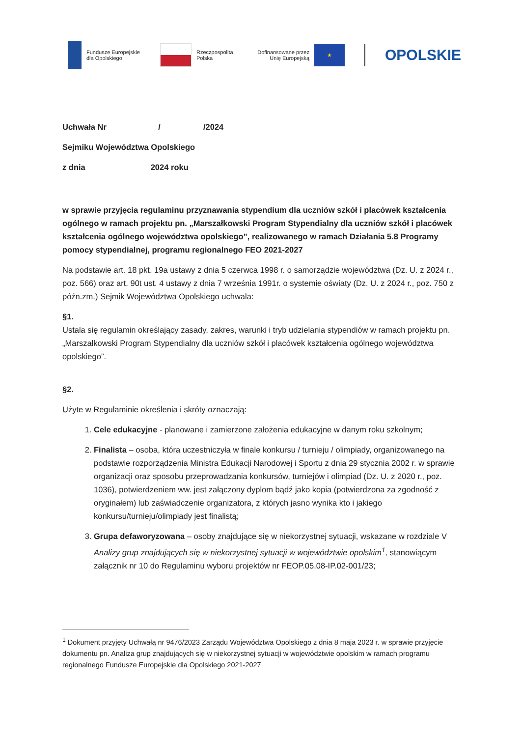Fundusze Europejskie
dla Opolskiego
Rzeczpospolita
Polska
Dofinansowane przez
Unię Europejską
★
OPOLSKIE
Uchwała Nr / /2024
Sejmiku Województwa Opolskiego
z dnia 2024 roku
w sprawie przyjęcia regulaminu przyznawania stypendium dla uczniów szkół i placówek kształcenia ogólnego w ramach projektu pn. „Marszałkowski Program Stypendialny dla uczniów szkół i placówek kształcenia ogólnego województwa opolskiego”, realizowanego w ramach Działania 5.8 Programy pomocy stypendialnej, programu regionalnego FEO 2021-2027
Na podstawie art. 18 pkt. 19a ustawy z dnia 5 czerwca 1998 r. o samorządzie województwa (Dz. U. z 2024 r., poz. 566) oraz art. 90t ust. 4 ustawy z dnia 7 września 1991r. o systemie oświaty (Dz. U. z 2024 r., poz. 750 z późn.zm.) Sejmik Województwa Opolskiego uchwala:
§1.
Ustala się regulamin określający zasady, zakres, warunki i tryb udzielania stypendiów w ramach projektu pn. „Marszałkowski Program Stypendialny dla uczniów szkół i placówek kształcenia ogólnego województwa opolskiego”.
§2.
Użyte w Regulaminie określenia i skróty oznaczają:
1. Cele edukacyjne - planowane i zamierzone założenia edukacyjne w danym roku szkolnym;
2. Finalista – osoba, która uczestniczyła w finale konkursu / turnieju / olimpiady, organizowanego na podstawie rozporządzenia Ministra Edukacji Narodowej i Sportu z dnia 29 stycznia 2002 r. w sprawie organizacji oraz sposobu przeprowadzania konkursów, turniejów i olimpiad (Dz. U. z 2020 r., poz. 1036), potwierdzeniem ww. jest załączony dyplom bądź jako kopia (potwierdzona za zgodność z oryginałem) lub zaświadczenie organizatora, z których jasno wynika kto i jakiego konkursu/turnieju/olimpiady jest finalistą;
3. Grupa defaworyzowana – osoby znajdujące się w niekorzystnej sytuacji, wskazane w rozdziale V Analizy grup znajdujących się w niekorzystnej sytuacji w województwie opolskim<sup>1</sup>, stanowiącym załącznik nr 10 do Regulaminu wyboru projektów nr FEOP.05.08-IP.02-001/23;
<sup>1</sup> Dokument przyjęty Uchwałą nr 9476/2023 Zarządu Województwa Opolskiego z dnia 8 maja 2023 r. w sprawie przyjęcie dokumentu pn. Analiza grup znajdujących się w niekorzystnej sytuacji w województwie opolskim w ramach programu regionalnego Fundusze Europejskie dla Opolskiego 2021-2027